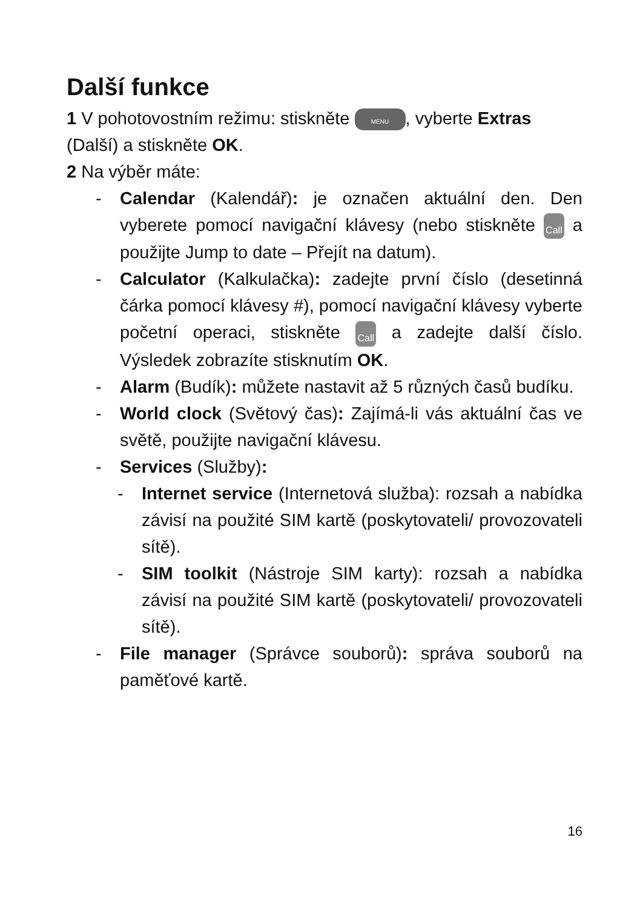Další funkce
1 V pohotovostním režimu: stiskněte MENU, vyberte Extras (Další) a stiskněte OK.
2 Na výběr máte:
- Calendar (Kalendář): je označen aktuální den. Den vyberete pomocí navigační klávesy (nebo stiskněte Call a použijte Jump to date – Přejít na datum).
- Calculator (Kalkulačka): zadejte první číslo (desetinná čárka pomocí klávesy #), pomocí navigační klávesy vyberte početní operaci, stiskněte Call a zadejte další číslo. Výsledek zobrazíte stisknutím OK.
- Alarm (Budík): můžete nastavit až 5 různých časů budíku.
- World clock (Světový čas): Zajímá-li vás aktuální čas ve světě, použijte navigační klávesu.
- Services (Služby):
- Internet service (Internetová služba): rozsah a nabídka závisí na použité SIM kartě (poskytovateli/ provozovateli sítě).
- SIM toolkit (Nástroje SIM karty): rozsah a nabídka závisí na použité SIM kartě (poskytovateli/ provozovateli sítě).
- File manager (Správce souborů): správa souborů na paměťové kartě.
16